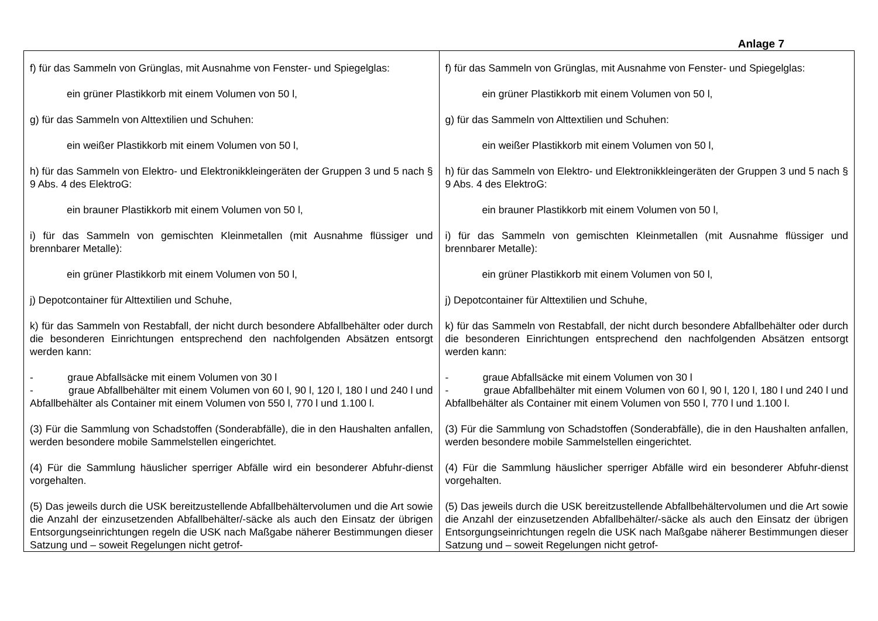Anlage 7
| f) für das Sammeln von Grünglas, mit Ausnahme von Fenster- und Spiegelglas: ein grüner Plastikkorb mit einem Volumen von 50 l, g) für das Sammeln von Alttextilien und Schuhen: ein weißer Plastikkorb mit einem Volumen von 50 l, h) für das Sammeln von Elektro- und Elektronikkleingeräten der Gruppen 3 und 5 nach § 9 Abs. 4 des ElektroG: ein brauner Plastikkorb mit einem Volumen von 50 l, i) für das Sammeln von gemischten Kleinmetallen (mit Ausnahme flüssiger und brennbarer Metalle): ein grüner Plastikkorb mit einem Volumen von 50 l, j) Depotcontainer für Alttextilien und Schuhe, k) für das Sammeln von Restabfall, der nicht durch besondere Abfallbehälter oder durch die besonderen Einrichtungen entsprechend den nachfolgenden Absätzen entsorgt werden kann: - graue Abfallsäcke mit einem Volumen von 30 l - graue Abfallbehälter mit einem Volumen von 60 l, 90 l, 120 l, 180 l und 240 l und Abfallbehälter als Container mit einem Volumen von 550 l, 770 l und 1.100 l. (3) Für die Sammlung von Schadstoffen (Sonderabfälle), die in den Haushalten anfallen, werden besondere mobile Sammelstellen eingerichtet. (4) Für die Sammlung häuslicher sperriger Abfälle wird ein besonderer Abfuhr-dienst vorgehalten. (5) Das jeweils durch die USK bereitzustellende Abfallbehältervolumen und die Art sowie die Anzahl der einzusetzenden Abfallbehälter/-säcke als auch den Einsatz der übrigen Entsorgungseinrichtungen regeln die USK nach Maßgabe näherer Bestimmungen dieser Satzung und – soweit Regelungen nicht getrof- | f) für das Sammeln von Grünglas, mit Ausnahme von Fenster- und Spiegelglas: ein grüner Plastikkorb mit einem Volumen von 50 l, g) für das Sammeln von Alttextilien und Schuhen: ein weißer Plastikkorb mit einem Volumen von 50 l, h) für das Sammeln von Elektro- und Elektronikkleingeräten der Gruppen 3 und 5 nach § 9 Abs. 4 des ElektroG: ein brauner Plastikkorb mit einem Volumen von 50 l, i) für das Sammeln von gemischten Kleinmetallen (mit Ausnahme flüssiger und brennbarer Metalle): ein grüner Plastikkorb mit einem Volumen von 50 l, j) Depotcontainer für Alttextilien und Schuhe, k) für das Sammeln von Restabfall, der nicht durch besondere Abfallbehälter oder durch die besonderen Einrichtungen entsprechend den nachfolgenden Absätzen entsorgt werden kann: - graue Abfallsäcke mit einem Volumen von 30 l - graue Abfallbehälter mit einem Volumen von 60 l, 90 l, 120 l, 180 l und 240 l und Abfallbehälter als Container mit einem Volumen von 550 l, 770 l und 1.100 l. (3) Für die Sammlung von Schadstoffen (Sonderabfälle), die in den Haushalten anfallen, werden besondere mobile Sammelstellen eingerichtet. (4) Für die Sammlung häuslicher sperriger Abfälle wird ein besonderer Abfuhr-dienst vorgehalten. (5) Das jeweils durch die USK bereitzustellende Abfallbehältervolumen und die Art sowie die Anzahl der einzusetzenden Abfallbehälter/-säcke als auch den Einsatz der übrigen Entsorgungseinrichtungen regeln die USK nach Maßgabe näherer Bestimmungen dieser Satzung und – soweit Regelungen nicht getrof- |